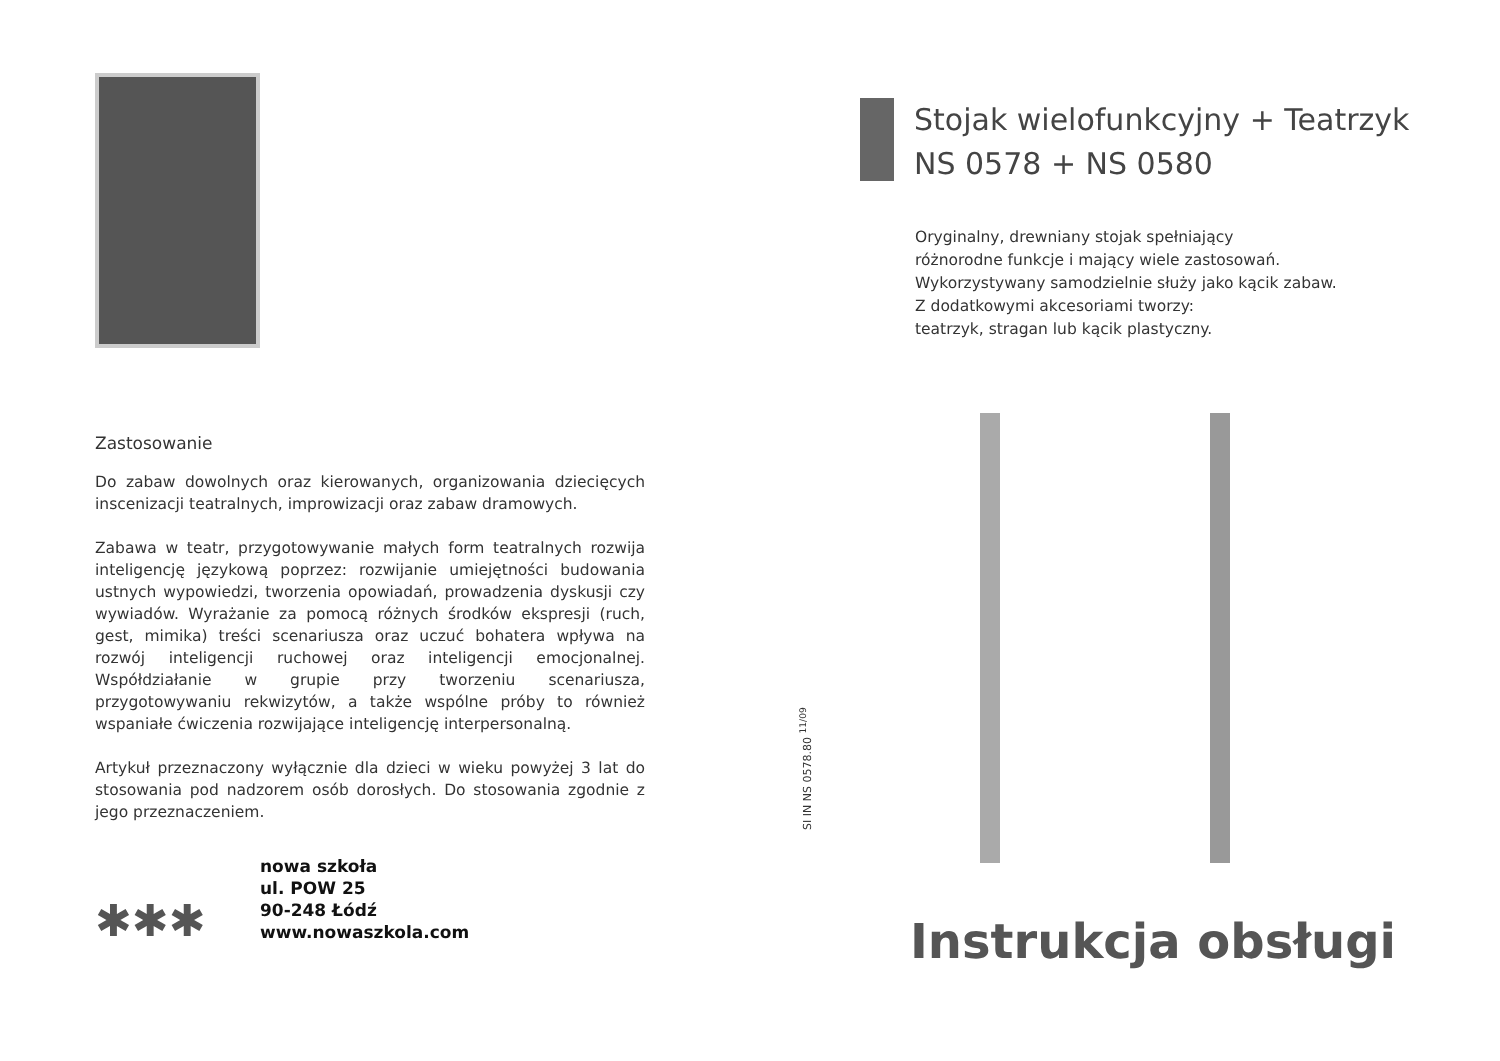Zastosowanie
Do zabaw dowolnych oraz kierowanych, organizowania dziecięcych inscenizacji teatralnych, improwizacji oraz zabaw dramowych.
Zabawa w teatr, przygotowywanie małych form teatralnych rozwija inteligencję językową poprzez: rozwijanie umiejętności budowania ustnych wypowiedzi, tworzenia opowiadań, prowadzenia dyskusji czy wywiadów. Wyrażanie za pomocą różnych środków ekspresji (ruch, gest, mimika) treści scenariusza oraz uczuć bohatera wpływa na rozwój inteligencji ruchowej oraz inteligencji emocjonalnej. Współdziałanie w grupie przy tworzeniu scenariusza, przygotowywaniu rekwizytów, a także wspólne próby to również wspaniałe ćwiczenia rozwijające inteligencję interpersonalną.
Artykuł przeznaczony wyłącznie dla dzieci w wieku powyżej 3 lat do stosowania pod nadzorem osób dorosłych. Do stosowania zgodnie z jego przeznaczeniem.
✱✱✱
nowa szkoła
ul. POW 25
90-248 Łódź
www.nowaszkola.com
SI IN NS 0578.80 <sup>11/09</sup>
Stojak wielofunkcyjny + Teatrzyk
NS 0578 + NS 0580
Oryginalny, drewniany stojak spełniający
różnorodne funkcje i mający wiele zastosowań.
Wykorzystywany samodzielnie służy jako kącik zabaw.
Z dodatkowymi akcesoriami tworzy:
teatrzyk, stragan lub kącik plastyczny.
Instrukcja obsługi